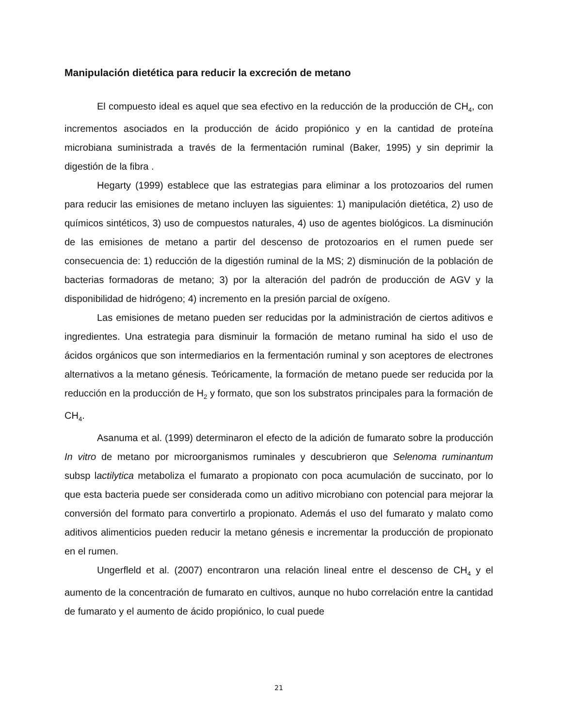Manipulación dietética para reducir la excreción de metano
El compuesto ideal es aquel que sea efectivo en la reducción de la producción de CH<sub>4</sub>, con incrementos asociados en la producción de ácido propiónico y en la cantidad de proteína microbiana suministrada a través de la fermentación ruminal (Baker, 1995) y sin deprimir la digestión de la fibra .
Hegarty (1999) establece que las estrategias para eliminar a los protozoarios del rumen para reducir las emisiones de metano incluyen las siguientes: 1) manipulación dietética, 2) uso de químicos sintéticos, 3) uso de compuestos naturales, 4) uso de agentes biológicos. La disminución de las emisiones de metano a partir del descenso de protozoarios en el rumen puede ser consecuencia de: 1) reducción de la digestión ruminal de la MS; 2) disminución de la población de bacterias formadoras de metano; 3) por la alteración del padrón de producción de AGV y la disponibilidad de hidrógeno; 4) incremento en la presión parcial de oxígeno.
Las emisiones de metano pueden ser reducidas por la administración de ciertos aditivos e ingredientes. Una estrategia para disminuir la formación de metano ruminal ha sido el uso de ácidos orgánicos que son intermediarios en la fermentación ruminal y son aceptores de electrones alternativos a la metano génesis. Teóricamente, la formación de metano puede ser reducida por la reducción en la producción de H<sub>2</sub> y formato, que son los substratos principales para la formación de CH<sub>4</sub>.
Asanuma et al. (1999) determinaron el efecto de la adición de fumarato sobre la producción In vitro de metano por microorganismos ruminales y descubrieron que Selenoma ruminantum subsp lactilytica metaboliza el fumarato a propionato con poca acumulación de succinato, por lo que esta bacteria puede ser considerada como un aditivo microbiano con potencial para mejorar la conversión del formato para convertirlo a propionato. Además el uso del fumarato y malato como aditivos alimenticios pueden reducir la metano génesis e incrementar la producción de propionato en el rumen.
Ungerfleld et al. (2007) encontraron una relación lineal entre el descenso de CH<sub>4</sub> y el aumento de la concentración de fumarato en cultivos, aunque no hubo correlación entre la cantidad de fumarato y el aumento de ácido propiónico, lo cual puede
21